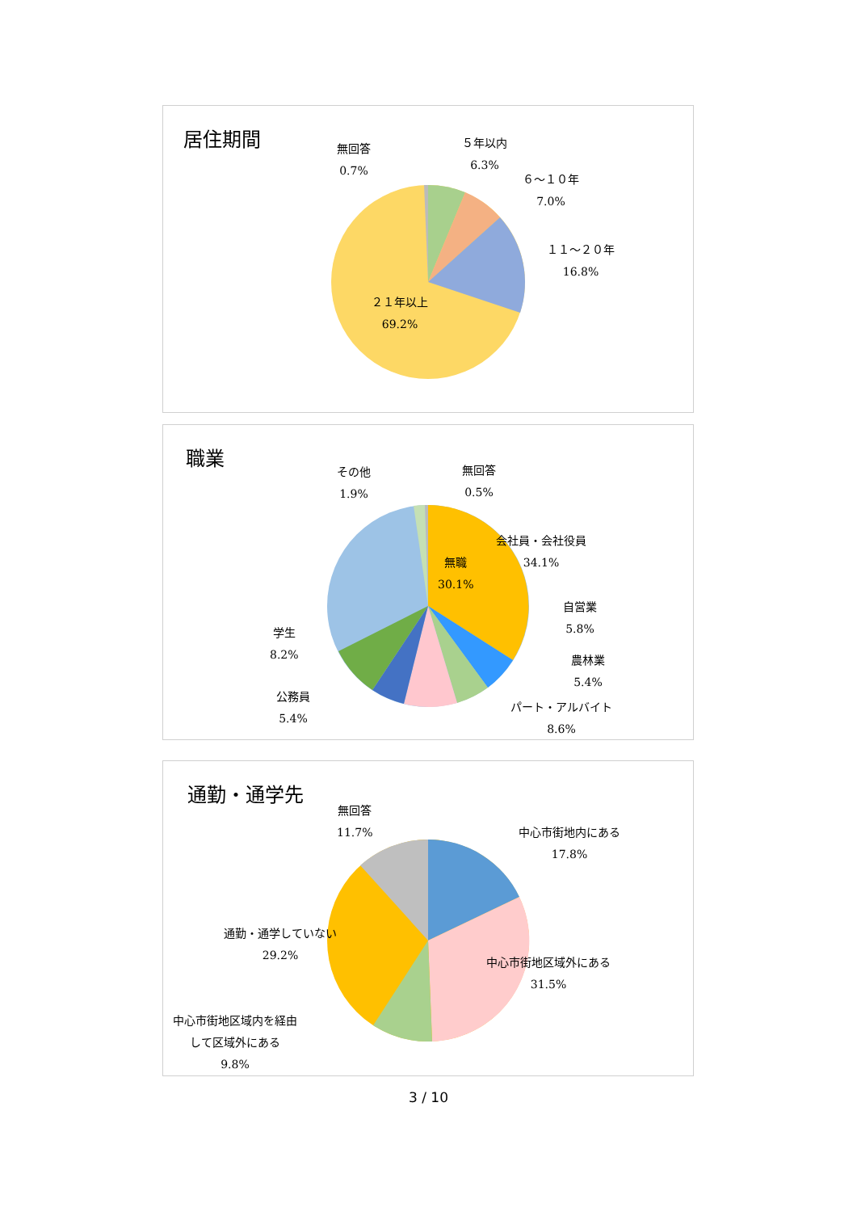居住期間
無回答
0.7%
５年以内
6.3%
６～１０年
7.0%
１１～２０年
16.8%
２１年以上
69.2%
職業
その他
1.9%
無回答
0.5%
会社員・会社役員
34.1%
無職
30.1%
自営業
5.8%
農林業
5.4%
パート・アルバイト
8.6%
学生
8.2%
公務員
5.4%
通勤・通学先
無回答
11.7%
中心市街地内にある
17.8%
通勤・通学していない
29.2%
中心市街地区域外にある
31.5%
中心市街地区域内を経由
して区域外にある
9.8%
3 / 10